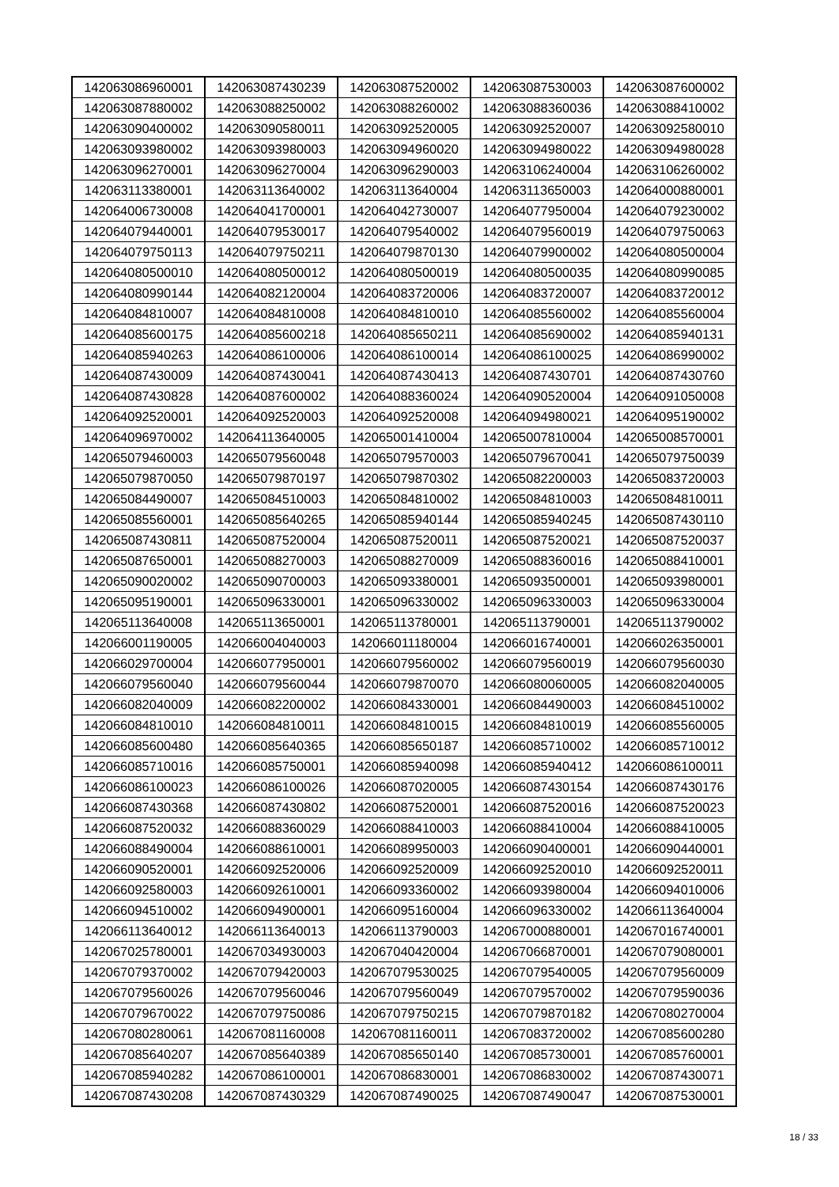| 142063086960001 | 142063087430239 | 142063087520002 | 142063087530003 | 142063087600002 |
| 142063087880002 | 142063088250002 | 142063088260002 | 142063088360036 | 142063088410002 |
| 142063090400002 | 142063090580011 | 142063092520005 | 142063092520007 | 142063092580010 |
| 142063093980002 | 142063093980003 | 142063094960020 | 142063094980022 | 142063094980028 |
| 142063096270001 | 142063096270004 | 142063096290003 | 142063106240004 | 142063106260002 |
| 142063113380001 | 142063113640002 | 142063113640004 | 142063113650003 | 142064000880001 |
| 142064006730008 | 142064041700001 | 142064042730007 | 142064077950004 | 142064079230002 |
| 142064079440001 | 142064079530017 | 142064079540002 | 142064079560019 | 142064079750063 |
| 142064079750113 | 142064079750211 | 142064079870130 | 142064079900002 | 142064080500004 |
| 142064080500010 | 142064080500012 | 142064080500019 | 142064080500035 | 142064080990085 |
| 142064080990144 | 142064082120004 | 142064083720006 | 142064083720007 | 142064083720012 |
| 142064084810007 | 142064084810008 | 142064084810010 | 142064085560002 | 142064085560004 |
| 142064085600175 | 142064085600218 | 142064085650211 | 142064085690002 | 142064085940131 |
| 142064085940263 | 142064086100006 | 142064086100014 | 142064086100025 | 142064086990002 |
| 142064087430009 | 142064087430041 | 142064087430413 | 142064087430701 | 142064087430760 |
| 142064087430828 | 142064087600002 | 142064088360024 | 142064090520004 | 142064091050008 |
| 142064092520001 | 142064092520003 | 142064092520008 | 142064094980021 | 142064095190002 |
| 142064096970002 | 142064113640005 | 142065001410004 | 142065007810004 | 142065008570001 |
| 142065079460003 | 142065079560048 | 142065079570003 | 142065079670041 | 142065079750039 |
| 142065079870050 | 142065079870197 | 142065079870302 | 142065082200003 | 142065083720003 |
| 142065084490007 | 142065084510003 | 142065084810002 | 142065084810003 | 142065084810011 |
| 142065085560001 | 142065085640265 | 142065085940144 | 142065085940245 | 142065087430110 |
| 142065087430811 | 142065087520004 | 142065087520011 | 142065087520021 | 142065087520037 |
| 142065087650001 | 142065088270003 | 142065088270009 | 142065088360016 | 142065088410001 |
| 142065090020002 | 142065090700003 | 142065093380001 | 142065093500001 | 142065093980001 |
| 142065095190001 | 142065096330001 | 142065096330002 | 142065096330003 | 142065096330004 |
| 142065113640008 | 142065113650001 | 142065113780001 | 142065113790001 | 142065113790002 |
| 142066001190005 | 142066004040003 | 142066011180004 | 142066016740001 | 142066026350001 |
| 142066029700004 | 142066077950001 | 142066079560002 | 142066079560019 | 142066079560030 |
| 142066079560040 | 142066079560044 | 142066079870070 | 142066080060005 | 142066082040005 |
| 142066082040009 | 142066082200002 | 142066084330001 | 142066084490003 | 142066084510002 |
| 142066084810010 | 142066084810011 | 142066084810015 | 142066084810019 | 142066085560005 |
| 142066085600480 | 142066085640365 | 142066085650187 | 142066085710002 | 142066085710012 |
| 142066085710016 | 142066085750001 | 142066085940098 | 142066085940412 | 142066086100011 |
| 142066086100023 | 142066086100026 | 142066087020005 | 142066087430154 | 142066087430176 |
| 142066087430368 | 142066087430802 | 142066087520001 | 142066087520016 | 142066087520023 |
| 142066087520032 | 142066088360029 | 142066088410003 | 142066088410004 | 142066088410005 |
| 142066088490004 | 142066088610001 | 142066089950003 | 142066090400001 | 142066090440001 |
| 142066090520001 | 142066092520006 | 142066092520009 | 142066092520010 | 142066092520011 |
| 142066092580003 | 142066092610001 | 142066093360002 | 142066093980004 | 142066094010006 |
| 142066094510002 | 142066094900001 | 142066095160004 | 142066096330002 | 142066113640004 |
| 142066113640012 | 142066113640013 | 142066113790003 | 142067000880001 | 142067016740001 |
| 142067025780001 | 142067034930003 | 142067040420004 | 142067066870001 | 142067079080001 |
| 142067079370002 | 142067079420003 | 142067079530025 | 142067079540005 | 142067079560009 |
| 142067079560026 | 142067079560046 | 142067079560049 | 142067079570002 | 142067079590036 |
| 142067079670022 | 142067079750086 | 142067079750215 | 142067079870182 | 142067080270004 |
| 142067080280061 | 142067081160008 | 142067081160011 | 142067083720002 | 142067085600280 |
| 142067085640207 | 142067085640389 | 142067085650140 | 142067085730001 | 142067085760001 |
| 142067085940282 | 142067086100001 | 142067086830001 | 142067086830002 | 142067087430071 |
| 142067087430208 | 142067087430329 | 142067087490025 | 142067087490047 | 142067087530001 |
18 / 33